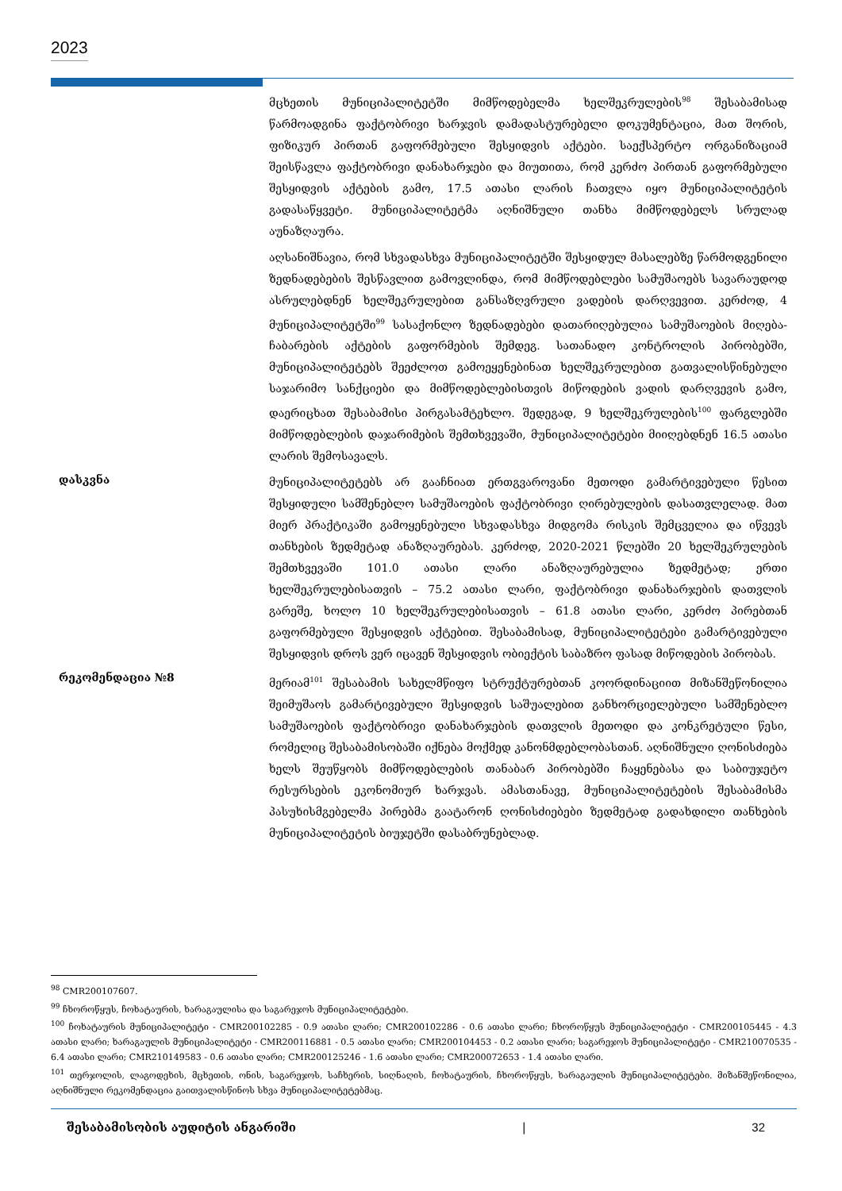2023
მცხეთის მუნიციპალიტეტში მიმწოდებელმა ხელშეკრულების<sup>98</sup> შესაბამისად წარმოადგინა ფაქტობრივი ხარჯვის დამადასტურებელი დოკუმენტაცია, მათ შორის, ფიზიკურ პირთან გაფორმებული შესყიდვის აქტები. საექსპერტო ორგანიზაციამ შეისწავლა ფაქტობრივი დანახარჯები და მიუთითა, რომ კერძო პირთან გაფორმებული შესყიდვის აქტების გამო, 17.5 ათასი ლარის ჩათვლა იყო მუნიციპალიტეტის გადასაწყვეტი. მუნიციპალიტეტმა აღნიშნული თანხა მიმწოდებელს სრულად აუნაზღაურა.
აღსანიშნავია, რომ სხვადასხვა მუნიციპალიტეტში შესყიდულ მასალებზე წარმოდგენილი ზედნადებების შესწავლით გამოვლინდა, რომ მიმწოდებლები სამუშაოებს სავარაუდოდ ასრულებდნენ ხელშეკრულებით განსაზღვრული ვადების დარღვევით. კერძოდ, 4 მუნიციპალიტეტში<sup>99</sup> სასაქონლო ზედნადებები დათარიღებულია სამუშაოების მიღება-ჩაბარების აქტების გაფორმების შემდეგ. სათანადო კონტროლის პირობებში, მუნიციპალიტეტებს შეეძლოთ გამოეყენებინათ ხელშეკრულებით გათვალისწინებული საჯარიმო სანქციები და მიმწოდებლებისთვის მიწოდების ვადის დარღვევის გამო, დაერიცხათ შესაბამისი პირგასამტეხლო. შედეგად, 9 ხელშეკრულების<sup>100</sup> ფარგლებში მიმწოდებლების დაჯარიმების შემთხვევაში, მუნიციპალიტეტები მიიღებდნენ 16.5 ათასი ლარის შემოსავალს.
დასკვნა
მუნიციპალიტეტებს არ გააჩნიათ ერთგვაროვანი მეთოდი გამარტივებული წესით შესყიდული სამშენებლო სამუშაოების ფაქტობრივი ღირებულების დასათვლელად. მათ მიერ პრაქტიკაში გამოყენებული სხვადასხვა მიდგომა რისკის შემცველია და იწვევს თანხების ზედმეტად ანაზღაურებას. კერძოდ, 2020-2021 წლებში 20 ხელშეკრულების შემთხვევაში 101.0 ათასი ლარი ანაზღაურებულია ზედმეტად; ერთი ხელშეკრულებისათვის – 75.2 ათასი ლარი, ფაქტობრივი დანახარჯების დათვლის გარეშე, ხოლო 10 ხელშეკრულებისათვის – 61.8 ათასი ლარი, კერძო პირებთან გაფორმებული შესყიდვის აქტებით. შესაბამისად, მუნიციპალიტეტები გამარტივებული შესყიდვის დროს ვერ იცავენ შესყიდვის ობიექტის საბაზრო ფასად მიწოდების პირობას.
რეკომენდაცია №8
მერიამ<sup>101</sup> შესაბამის სახელმწიფო სტრუქტურებთან კოორდინაციით მიზანშეწონილია შეიმუშაოს გამარტივებული შესყიდვის საშუალებით განხორციელებული სამშენებლო სამუშაოების ფაქტობრივი დანახარჯების დათვლის მეთოდი და კონკრეტული წესი, რომელიც შესაბამისობაში იქნება მოქმედ კანონმდებლობასთან. აღნიშნული ღონისძიება ხელს შეუწყობს მიმწოდებლების თანაბარ პირობებში ჩაყენებასა და საბიუჯეტო რესურსების ეკონომიურ ხარჯვას. ამასთანავე, მუნიციპალიტეტების შესაბამისმა პასუხისმგებელმა პირებმა გაატარონ ღონისძიებები ზედმეტად გადახდილი თანხების მუნიციპალიტეტის ბიუჯეტში დასაბრუნებლად.
<sup>98</sup> CMR200107607.
<sup>99</sup> ჩხოროწყუს, ჩოხატაურის, ხარაგაულისა და საგარეჯოს მუნიციპალიტეტები.
<sup>100</sup> ჩოხატაურის მუნიციპალიტეტი - CMR200102285 - 0.9 ათასი ლარი; CMR200102286 - 0.6 ათასი ლარი; ჩხოროწყუს მუნიციპალიტეტი - CMR200105445 - 4.3 ათასი ლარი; ხარაგაულის მუნიციპალიტეტი - CMR200116881 - 0.5 ათასი ლარი; CMR200104453 - 0.2 ათასი ლარი; საგარეჯოს მუნიციპალიტეტი - CMR210070535 - 6.4 ათასი ლარი; CMR210149583 - 0.6 ათასი ლარი; CMR200125246 - 1.6 ათასი ლარი; CMR200072653 - 1.4 ათასი ლარი.
<sup>101</sup> თერჯოლის, ლაგოდეხის, მცხეთის, ონის, საგარეჯოს, საჩხერის, სიღნაღის, ჩოხატაურის, ჩხოროწყუს, ხარაგაულის მუნიციპალიტეტები. მიზანშეწონილია, აღნიშნული რეკომენდაცია გაითვალისწინოს სხვა მუნიციპალიტეტებმაც.
შესაბამისობის აუდიტის ანგარიში | 32